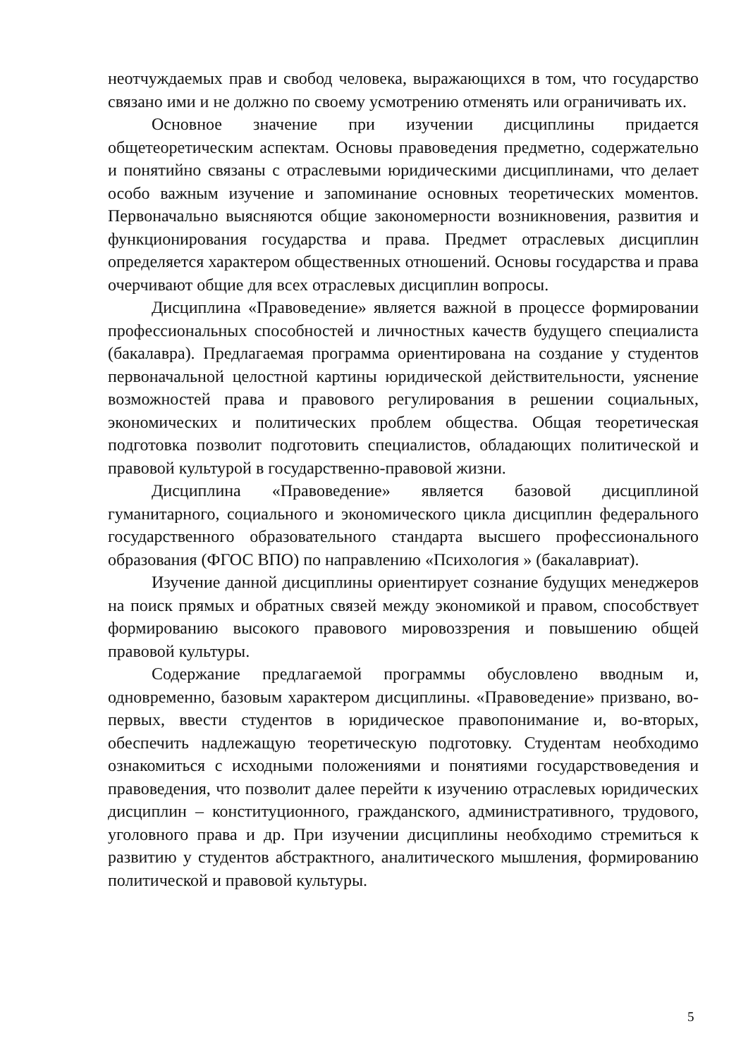неотчуждаемых прав и свобод человека, выражающихся в том, что государство связано ими и не должно по своему усмотрению отменять или ограничивать их.
Основное значение при изучении дисциплины придается общетеоретическим аспектам. Основы правоведения предметно, содержательно и понятийно связаны с отраслевыми юридическими дисциплинами, что делает особо важным изучение и запоминание основных теоретических моментов. Первоначально выясняются общие закономерности возникновения, развития и функционирования государства и права. Предмет отраслевых дисциплин определяется характером общественных отношений. Основы государства и права очерчивают общие для всех отраслевых дисциплин вопросы.
Дисциплина «Правоведение» является важной в процессе формировании профессиональных способностей и личностных качеств будущего специалиста (бакалавра). Предлагаемая программа ориентирована на создание у студентов первоначальной целостной картины юридической действительности, уяснение возможностей права и правового регулирования в решении социальных, экономических и политических проблем общества. Общая теоретическая подготовка позволит подготовить специалистов, обладающих политической и правовой культурой в государственно-правовой жизни.
Дисциплина «Правоведение» является базовой дисциплиной гуманитарного, социального и экономического цикла дисциплин федерального государственного образовательного стандарта высшего профессионального образования (ФГОС ВПО) по направлению «Психология » (бакалавриат).
Изучение данной дисциплины ориентирует сознание будущих менеджеров на поиск прямых и обратных связей между экономикой и правом, способствует формированию высокого правового мировоззрения и повышению общей правовой культуры.
Содержание предлагаемой программы обусловлено вводным и, одновременно, базовым характером дисциплины. «Правоведение» призвано, во-первых, ввести студентов в юридическое правопонимание и, во-вторых, обеспечить надлежащую теоретическую подготовку. Студентам необходимо ознакомиться с исходными положениями и понятиями государствоведения и правоведения, что позволит далее перейти к изучению отраслевых юридических дисциплин – конституционного, гражданского, административного, трудового, уголовного права и др. При изучении дисциплины необходимо стремиться к развитию у студентов абстрактного, аналитического мышления, формированию политической и правовой культуры.
5